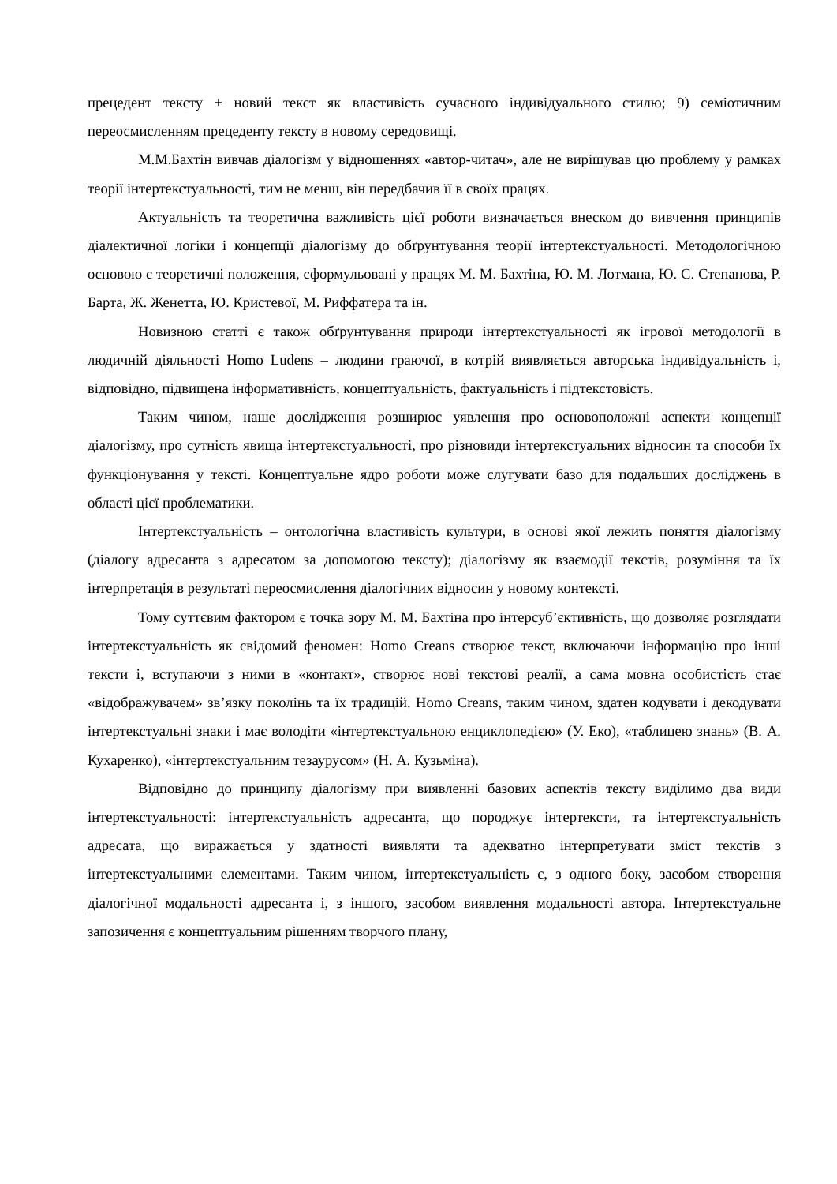прецедент тексту + новий текст як властивість сучасного індивідуального стилю; 9) семіотичним переосмисленням прецеденту тексту в новому середовищі.
М.М.Бахтін вивчав діалогізм у відношеннях «автор-читач», але не вирішував цю проблему у рамках теорії інтертекстуальності, тим не менш, він передбачив її в своїх працях.
Актуальність та теоретична важливість цієї роботи визначається внеском до вивчення принципів діалектичної логіки і концепції діалогізму до обґрунтування теорії інтертекстуальності. Методологічною основою є теоретичні положення, сформульовані у працях М. М. Бахтіна, Ю. М. Лотмана, Ю. С. Степанова, Р. Барта, Ж. Женетта, Ю. Кристевої, М. Риффатера та ін.
Новизною статті є також обґрунтування природи інтертекстуальності як ігрової методології в людичній діяльності Homo Ludens – людини граючої, в котрій виявляється авторська індивідуальність і, відповідно, підвищена інформативність, концептуальність, фактуальність і підтекстовість.
Таким чином, наше дослідження розширює уявлення про основоположні аспекти концепції діалогізму, про сутність явища інтертекстуальності, про різновиди інтертекстуальних відносин та способи їх функціонування у тексті. Концептуальне ядро роботи може слугувати базо для подальших досліджень в області цієї проблематики.
Інтертекстуальність – онтологічна властивість культури, в основі якої лежить поняття діалогізму (діалогу адресанта з адресатом за допомогою тексту); діалогізму як взаємодії текстів, розуміння та їх інтерпретація в результаті переосмислення діалогічних відносин у новому контексті.
Тому суттєвим фактором є точка зору М. М. Бахтіна про інтерсуб’єктивність, що дозволяє розглядати інтертекстуальність як свідомий феномен: Homo Creans створює текст, включаючи інформацію про інші тексти і, вступаючи з ними в «контакт», створює нові текстові реалії, а сама мовна особистість стає «відображувачем» зв’язку поколінь та їх традицій. Homo Creans, таким чином, здатен кодувати і декодувати інтертекстуальні знаки і має володіти «інтертекстуальною енциклопедією» (У. Еко), «таблицею знань» (В. А. Кухаренко), «інтертекстуальним тезаурусом» (Н. А. Кузьміна).
Відповідно до принципу діалогізму при виявленні базових аспектів тексту виділимо два види інтертекстуальності: інтертекстуальність адресанта, що породжує інтертексти, та інтертекстуальність адресата, що виражається у здатності виявляти та адекватно інтерпретувати зміст текстів з інтертекстуальними елементами. Таким чином, інтертекстуальність є, з одного боку, засобом створення діалогічної модальності адресанта і, з іншого, засобом виявлення модальності автора. Інтертекстуальне запозичення є концептуальним рішенням творчого плану,